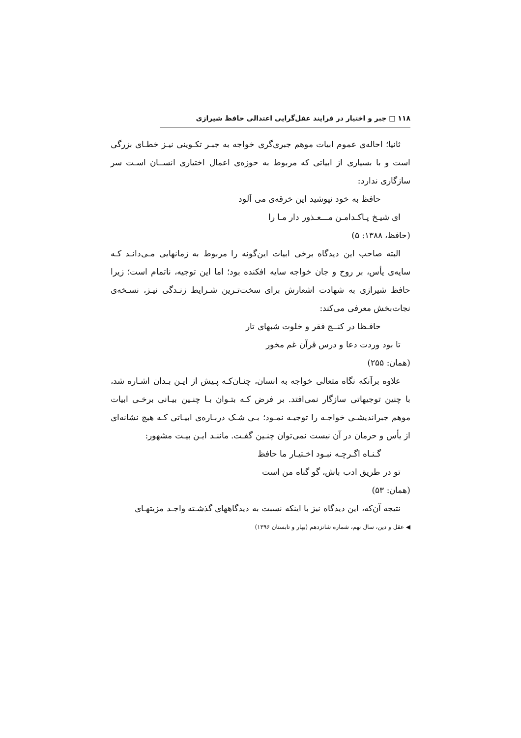۱۱۸ □ جبر و اختیار در فرایند عقل‌گرایی اعتدالی حافظ شیرازی
ثانیا؛ احاله‌ی عموم ابیات موهم جبری‌گری خواجه به جبـر تکـوینی نیـز خطـای بزرگی است و با بسیاری از ابیاتی که مربوط به حوزه‌ی اعمال اختیاری انســان اسـت سر سازگاری ندارد:
حافظ به خود نپوشید این خرقه‌ی می آلود
ای شیـخ پـاکـدامـن مـــعـذور دار مـا را
(حافظ، ۱۳۸۸: ۵)
البته صاحب این دیدگاه برخی ابیات این‌گونه را مربوط به زمانهایی مـی‌دانـد کـه سایه‌ی یأس، بر روح و جان خواجه سایه افکنده بود؛ اما این توجیه، ناتمام است؛ زیرا حافظ شیرازی به شهادت اشعارش برای سخت‌تـرین شـرایط زنـدگی نیـز، نسـخه‌ی نجات‌بخش معرفی می‌کند:
حافـظا در کنــج فقر و خلوت شبهای تار
تا بود وردت دعا و درس قرآن غم مخور
(همان: ۲۵۵)
علاوه برآنکه نگاه متعالی خواجه به انسان، چنـان‌کـه پـیش از ایـن بـدان اشـاره شد، با چنین توجیهاتی سازگار نمی‌افتد. بر فرض کـه بتـوان بـا چنـین بیـانی برخـی ابیات موهم جبراندیشـی خواجـه را توجیـه نمـود؛ بـی شـک دربـاره‌ی ابیـاتی کـه هیچ نشانه‌ای از یأس و حرمان در آن نیست نمی‌توان چنـین گفـت. ماننـد ایـن بیـت مشهور:
گـنـاه اگـرچـه نبـود اخـتیـار ما حافظ
تو در طریق ادب باش، گو گناه من است
(همان: ۵۳)
نتیجه آن‌که، این دیدگاه نیز با اینکه نسبت به دیدگاههای گذشـته واجـد مزیتهـای
◀ عقل و دین، سال نهم، شماره شانزدهم (بهار و تابستان ۱۳۹۶)